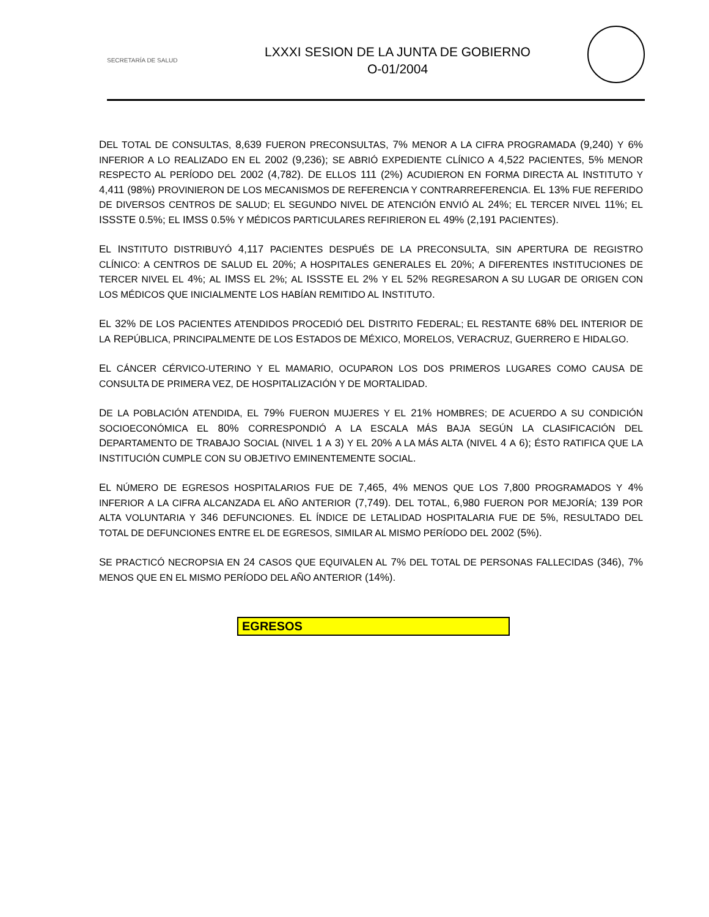SECRETARÍA DE SALUD
LXXXI SESION DE LA JUNTA DE GOBIERNO
O-01/2004
DEL TOTAL DE CONSULTAS, 8,639 FUERON PRECONSULTAS, 7% MENOR A LA CIFRA PROGRAMADA (9,240) Y 6% INFERIOR A LO REALIZADO EN EL 2002 (9,236); SE ABRIÓ EXPEDIENTE CLÍNICO A 4,522 PACIENTES, 5% MENOR RESPECTO AL PERÍODO DEL 2002 (4,782). DE ELLOS 111 (2%) ACUDIERON EN FORMA DIRECTA AL INSTITUTO Y 4,411 (98%) PROVINIERON DE LOS MECANISMOS DE REFERENCIA Y CONTRARREFERENCIA. EL 13% FUE REFERIDO DE DIVERSOS CENTROS DE SALUD; EL SEGUNDO NIVEL DE ATENCIÓN ENVIÓ AL 24%; EL TERCER NIVEL 11%; EL ISSSTE 0.5%; EL IMSS 0.5% Y MÉDICOS PARTICULARES REFIRIERON EL 49% (2,191 PACIENTES).
EL INSTITUTO DISTRIBUYÓ 4,117 PACIENTES DESPUÉS DE LA PRECONSULTA, SIN APERTURA DE REGISTRO CLÍNICO: A CENTROS DE SALUD EL 20%; A HOSPITALES GENERALES EL 20%; A DIFERENTES INSTITUCIONES DE TERCER NIVEL EL 4%; AL IMSS EL 2%; AL ISSSTE EL 2% Y EL 52% REGRESARON A SU LUGAR DE ORIGEN CON LOS MÉDICOS QUE INICIALMENTE LOS HABÍAN REMITIDO AL INSTITUTO.
EL 32% DE LOS PACIENTES ATENDIDOS PROCEDIÓ DEL DISTRITO FEDERAL; EL RESTANTE 68% DEL INTERIOR DE LA REPÚBLICA, PRINCIPALMENTE DE LOS ESTADOS DE MÉXICO, MORELOS, VERACRUZ, GUERRERO E HIDALGO.
EL CÁNCER CÉRVICO-UTERINO Y EL MAMARIO, OCUPARON LOS DOS PRIMEROS LUGARES COMO CAUSA DE CONSULTA DE PRIMERA VEZ, DE HOSPITALIZACIÓN Y DE MORTALIDAD.
DE LA POBLACIÓN ATENDIDA, EL 79% FUERON MUJERES Y EL 21% HOMBRES; DE ACUERDO A SU CONDICIÓN SOCIOECONÓMICA EL 80% CORRESPONDIÓ A LA ESCALA MÁS BAJA SEGÚN LA CLASIFICACIÓN DEL DEPARTAMENTO DE TRABAJO SOCIAL (NIVEL 1 A 3) Y EL 20% A LA MÁS ALTA (NIVEL 4 A 6); ÉSTO RATIFICA QUE LA INSTITUCIÓN CUMPLE CON SU OBJETIVO EMINENTEMENTE SOCIAL.
EL NÚMERO DE EGRESOS HOSPITALARIOS FUE DE 7,465, 4% MENOS QUE LOS 7,800 PROGRAMADOS Y 4% INFERIOR A LA CIFRA ALCANZADA EL AÑO ANTERIOR (7,749). DEL TOTAL, 6,980 FUERON POR MEJORÍA; 139 POR ALTA VOLUNTARIA Y 346 DEFUNCIONES. EL ÍNDICE DE LETALIDAD HOSPITALARIA FUE DE 5%, RESULTADO DEL TOTAL DE DEFUNCIONES ENTRE EL DE EGRESOS, SIMILAR AL MISMO PERÍODO DEL 2002 (5%).
SE PRACTICÓ NECROPSIA EN 24 CASOS QUE EQUIVALEN AL 7% DEL TOTAL DE PERSONAS FALLECIDAS (346), 7% MENOS QUE EN EL MISMO PERÍODO DEL AÑO ANTERIOR (14%).
| EGRESOS |